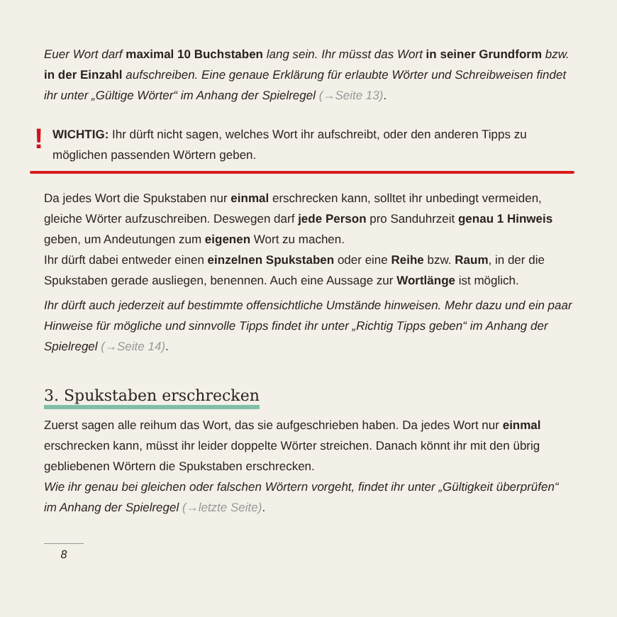Euer Wort darf maximal 10 Buchstaben lang sein. Ihr müsst das Wort in seiner Grundform bzw. in der Einzahl aufschreiben. Eine genaue Erklärung für erlaubte Wörter und Schreibweisen findet ihr unter „Gültige Wörter“ im Anhang der Spielregel (→Seite 13).
!
WICHTIG: Ihr dürft nicht sagen, welches Wort ihr aufschreibt, oder den anderen Tipps zu möglichen passenden Wörtern geben.
Da jedes Wort die Spukstaben nur einmal erschrecken kann, solltet ihr unbedingt vermeiden, gleiche Wörter aufzuschreiben. Deswegen darf jede Person pro Sanduhrzeit genau 1 Hinweis geben, um Andeutungen zum eigenen Wort zu machen.
Ihr dürft dabei entweder einen einzelnen Spukstaben oder eine Reihe bzw. Raum, in der die Spukstaben gerade ausliegen, benennen. Auch eine Aussage zur Wortlänge ist möglich.
Ihr dürft auch jederzeit auf bestimmte offensichtliche Umstände hinweisen. Mehr dazu und ein paar Hinweise für mögliche und sinnvolle Tipps findet ihr unter „Richtig Tipps geben“ im Anhang der Spielregel (→Seite 14).
3. Spukstaben erschrecken
Zuerst sagen alle reihum das Wort, das sie aufgeschrieben haben. Da jedes Wort nur einmal erschrecken kann, müsst ihr leider doppelte Wörter streichen. Danach könnt ihr mit den übrig gebliebenen Wörtern die Spukstaben erschrecken.
Wie ihr genau bei gleichen oder falschen Wörtern vorgeht, findet ihr unter „Gültigkeit überprüfen“ im Anhang der Spielregel (→letzte Seite).
8